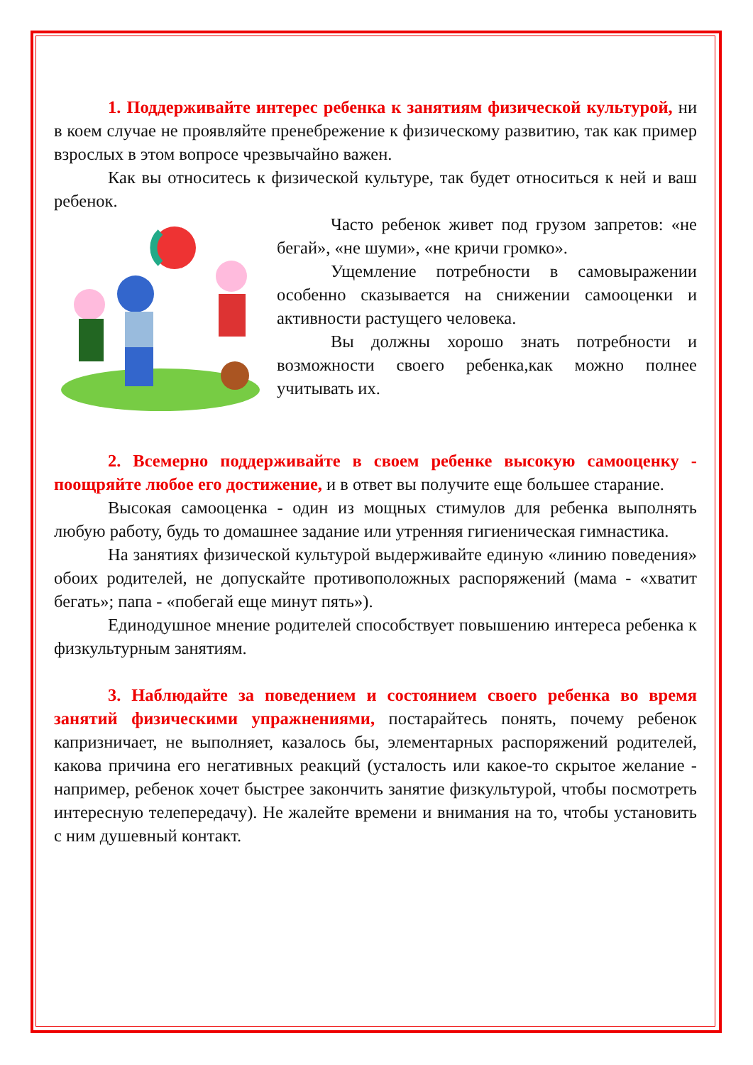1. Поддерживайте интерес ребенка к занятиям физической культурой, ни в коем случае не проявляйте пренебрежение к физическому развитию, так как пример взрослых в этом вопросе чрезвычайно важен.
Как вы относитесь к физической культуре, так будет относиться к ней и ваш ребенок.
Часто ребенок живет под грузом запретов: «не бегай», «не шуми», «не кричи громко».
Ущемление потребности в самовыражении особенно сказывается на снижении самооценки и активности растущего человека.
Вы должны хорошо знать потребности и возможности своего ребенка,как можно полнее учитывать их.
2. Всемерно поддерживайте в своем ребенке высокую самооценку - поощряйте любое его достижение, и в ответ вы получите еще большее старание.
Высокая самооценка - один из мощных стимулов для ребенка выполнять любую работу, будь то домашнее задание или утренняя гигиеническая гимнастика.
На занятиях физической культурой выдерживайте единую «линию поведения» обоих родителей, не допускайте противоположных распоряжений (мама - «хватит бегать»; папа - «побегай еще минут пять»).
Единодушное мнение родителей способствует повышению интереса ребенка к физкультурным занятиям.
3. Наблюдайте за поведением и состоянием своего ребенка во время занятий физическими упражнениями, постарайтесь понять, почему ребенок капризничает, не выполняет, казалось бы, элементарных распоряжений родителей, какова причина его негативных реакций (усталость или какое-то скрытое желание - например, ребенок хочет быстрее закончить занятие физкультурой, чтобы посмотреть интересную телепередачу). Не жалейте времени и внимания на то, чтобы установить с ним душевный контакт.